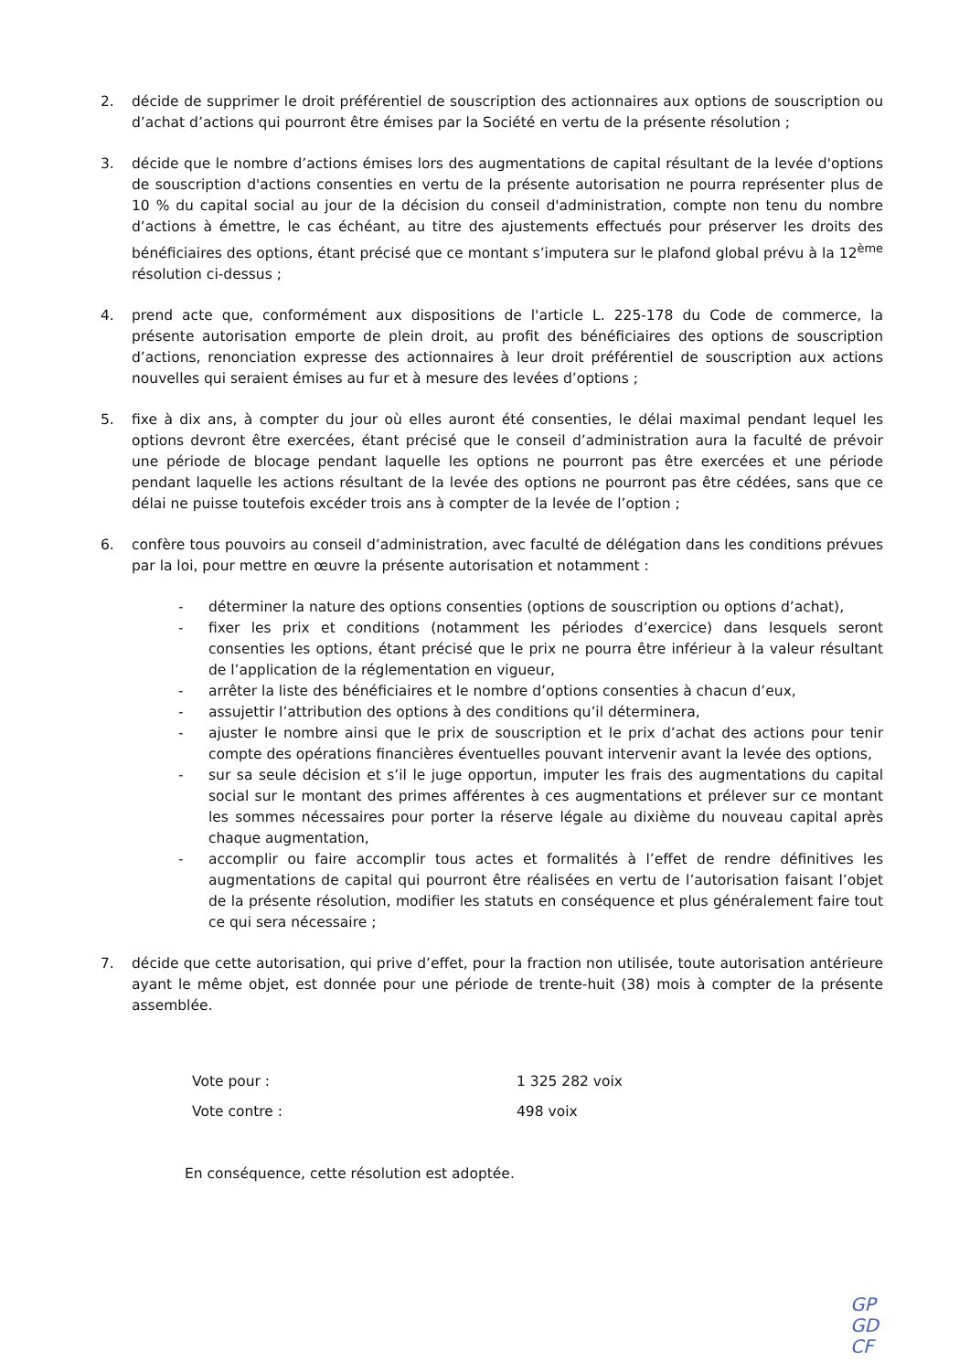2. décide de supprimer le droit préférentiel de souscription des actionnaires aux options de souscription ou d’achat d’actions qui pourront être émises par la Société en vertu de la présente résolution ;
3. décide que le nombre d’actions émises lors des augmentations de capital résultant de la levée d'options de souscription d'actions consenties en vertu de la présente autorisation ne pourra représenter plus de 10 % du capital social au jour de la décision du conseil d'administration, compte non tenu du nombre d’actions à émettre, le cas échéant, au titre des ajustements effectués pour préserver les droits des bénéficiaires des options, étant précisé que ce montant s’imputera sur le plafond global prévu à la 12<sup>ème</sup> résolution ci-dessus ;
4. prend acte que, conformément aux dispositions de l'article L. 225-178 du Code de commerce, la présente autorisation emporte de plein droit, au profit des bénéficiaires des options de souscription d’actions, renonciation expresse des actionnaires à leur droit préférentiel de souscription aux actions nouvelles qui seraient émises au fur et à mesure des levées d’options ;
5. fixe à dix ans, à compter du jour où elles auront été consenties, le délai maximal pendant lequel les options devront être exercées, étant précisé que le conseil d’administration aura la faculté de prévoir une période de blocage pendant laquelle les options ne pourront pas être exercées et une période pendant laquelle les actions résultant de la levée des options ne pourront pas être cédées, sans que ce délai ne puisse toutefois excéder trois ans à compter de la levée de l’option ;
6. confère tous pouvoirs au conseil d’administration, avec faculté de délégation dans les conditions prévues par la loi, pour mettre en œuvre la présente autorisation et notamment :
- déterminer la nature des options consenties (options de souscription ou options d’achat),
- fixer les prix et conditions (notamment les périodes d’exercice) dans lesquels seront consenties les options, étant précisé que le prix ne pourra être inférieur à la valeur résultant de l’application de la réglementation en vigueur,
- arrêter la liste des bénéficiaires et le nombre d’options consenties à chacun d’eux,
- assujettir l’attribution des options à des conditions qu’il déterminera,
- ajuster le nombre ainsi que le prix de souscription et le prix d’achat des actions pour tenir compte des opérations financières éventuelles pouvant intervenir avant la levée des options,
- sur sa seule décision et s’il le juge opportun, imputer les frais des augmentations du capital social sur le montant des primes afférentes à ces augmentations et prélever sur ce montant les sommes nécessaires pour porter la réserve légale au dixième du nouveau capital après chaque augmentation,
- accomplir ou faire accomplir tous actes et formalités à l’effet de rendre définitives les augmentations de capital qui pourront être réalisées en vertu de l’autorisation faisant l’objet de la présente résolution, modifier les statuts en conséquence et plus généralement faire tout ce qui sera nécessaire ;
7. décide que cette autorisation, qui prive d’effet, pour la fraction non utilisée, toute autorisation antérieure ayant le même objet, est donnée pour une période de trente-huit (38) mois à compter de la présente assemblée.
Vote pour :
1 325 282 voix
Vote contre :
498 voix
En conséquence, cette résolution est adoptée.
GP GD
CF